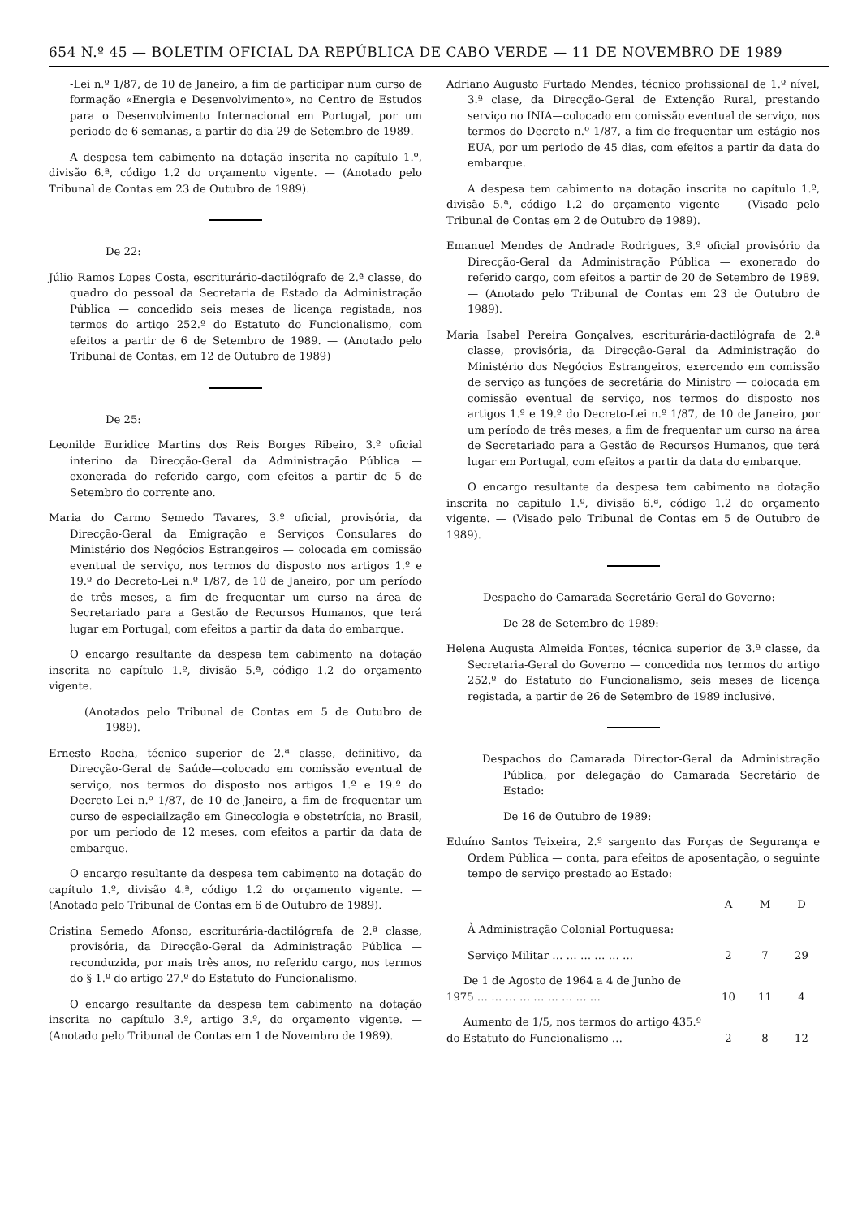654 N.º 45 — BOLETIM OFICIAL DA REPÚBLICA DE CABO VERDE — 11 DE NOVEMBRO DE 1989
-Lei n.º 1/87, de 10 de Janeiro, a fim de participar num curso de formação «Energia e Desenvolvimento», no Centro de Estudos para o Desenvolvimento Internacional em Portugal, por um periodo de 6 semanas, a partir do dia 29 de Setembro de 1989.
A despesa tem cabimento na dotação inscrita no capítulo 1.º, divisão 6.ª, código 1.2 do orçamento vigente. — (Anotado pelo Tribunal de Contas em 23 de Outubro de 1989).
De 22:
Júlio Ramos Lopes Costa, escriturário-dactilógrafo de 2.ª classe, do quadro do pessoal da Secretaria de Estado da Administração Pública — concedido seis meses de licença registada, nos termos do artigo 252.º do Estatuto do Funcionalismo, com efeitos a partir de 6 de Setembro de 1989. — (Anotado pelo Tribunal de Contas, em 12 de Outubro de 1989)
De 25:
Leonilde Euridice Martins dos Reis Borges Ribeiro, 3.º oficial interino da Direcção-Geral da Administração Pública — exonerada do referido cargo, com efeitos a partir de 5 de Setembro do corrente ano.
Maria do Carmo Semedo Tavares, 3.º oficial, provisória, da Direcção-Geral da Emigração e Serviços Consulares do Ministério dos Negócios Estrangeiros — colocada em comissão eventual de serviço, nos termos do disposto nos artigos 1.º e 19.º do Decreto-Lei n.º 1/87, de 10 de Janeiro, por um período de três meses, a fim de frequentar um curso na área de Secretariado para a Gestão de Recursos Humanos, que terá lugar em Portugal, com efeitos a partir da data do embarque.
O encargo resultante da despesa tem cabimento na dotação inscrita no capítulo 1.º, divisão 5.ª, código 1.2 do orçamento vigente.
(Anotados pelo Tribunal de Contas em 5 de Outubro de 1989).
Ernesto Rocha, técnico superior de 2.ª classe, definitivo, da Direcção-Geral de Saúde—colocado em comissão eventual de serviço, nos termos do disposto nos artigos 1.º e 19.º do Decreto-Lei n.º 1/87, de 10 de Janeiro, a fim de frequentar um curso de especiailzação em Ginecologia e obstetrícia, no Brasil, por um período de 12 meses, com efeitos a partir da data de embarque.
O encargo resultante da despesa tem cabimento na dotação do capítulo 1.º, divisão 4.ª, código 1.2 do orçamento vigente. — (Anotado pelo Tribunal de Contas em 6 de Outubro de 1989).
Cristina Semedo Afonso, escriturária-dactilógrafa de 2.ª classe, provisória, da Direcção-Geral da Administração Pública — reconduzida, por mais três anos, no referido cargo, nos termos do § 1.º do artigo 27.º do Estatuto do Funcionalismo.
O encargo resultante da despesa tem cabimento na dotação inscrita no capítulo 3.º, artigo 3.º, do orçamento vigente. — (Anotado pelo Tribunal de Contas em 1 de Novembro de 1989).
Adriano Augusto Furtado Mendes, técnico profissional de 1.º nível, 3.ª clase, da Direcção-Geral de Extenção Rural, prestando serviço no INIA—colocado em comissão eventual de serviço, nos termos do Decreto n.º 1/87, a fim de frequentar um estágio nos EUA, por um periodo de 45 dias, com efeitos a partir da data do embarque.
A despesa tem cabimento na dotação inscrita no capítulo 1.º, divisão 5.ª, código 1.2 do orçamento vigente — (Visado pelo Tribunal de Contas em 2 de Outubro de 1989).
Emanuel Mendes de Andrade Rodrigues, 3.º oficial provisório da Direcção-Geral da Administração Pública — exonerado do referido cargo, com efeitos a partir de 20 de Setembro de 1989. — (Anotado pelo Tribunal de Contas em 23 de Outubro de 1989).
Maria Isabel Pereira Gonçalves, escriturária-dactilógrafa de 2.ª classe, provisória, da Direcção-Geral da Administração do Ministério dos Negócios Estrangeiros, exercendo em comissão de serviço as funções de secretária do Ministro — colocada em comissão eventual de serviço, nos termos do disposto nos artigos 1.º e 19.º do Decreto-Lei n.º 1/87, de 10 de Janeiro, por um período de três meses, a fim de frequentar um curso na área de Secretariado para a Gestão de Recursos Humanos, que terá lugar em Portugal, com efeitos a partir da data do embarque.
O encargo resultante da despesa tem cabimento na dotação inscrita no capitulo 1.º, divisão 6.ª, código 1.2 do orçamento vigente. — (Visado pelo Tribunal de Contas em 5 de Outubro de 1989).
Despacho do Camarada Secretário-Geral do Governo:
De 28 de Setembro de 1989:
Helena Augusta Almeida Fontes, técnica superior de 3.ª classe, da Secretaria-Geral do Governo — concedida nos termos do artigo 252.º do Estatuto do Funcionalismo, seis meses de licença registada, a partir de 26 de Setembro de 1989 inclusivé.
Despachos do Camarada Director-Geral da Administração Pública, por delegação do Camarada Secretário de Estado:
De 16 de Outubro de 1989:
Eduíno Santos Teixeira, 2.º sargento das Forças de Segurança e Ordem Pública — conta, para efeitos de aposentação, o seguinte tempo de serviço prestado ao Estado:
| | A | M | D |
| --- | --- | --- | --- |
| À Administração Colonial Portuguesa: | | | |
| Serviço Militar … … … … … … | 2 | 7 | 29 |
| De 1 de Agosto de 1964 a 4 de Junho de 1975 … … … … … … … … … | 10 | 11 | 4 |
| Aumento de 1/5, nos termos do artigo 435.º do Estatuto do Funcionalismo … | 2 | 8 | 12 |